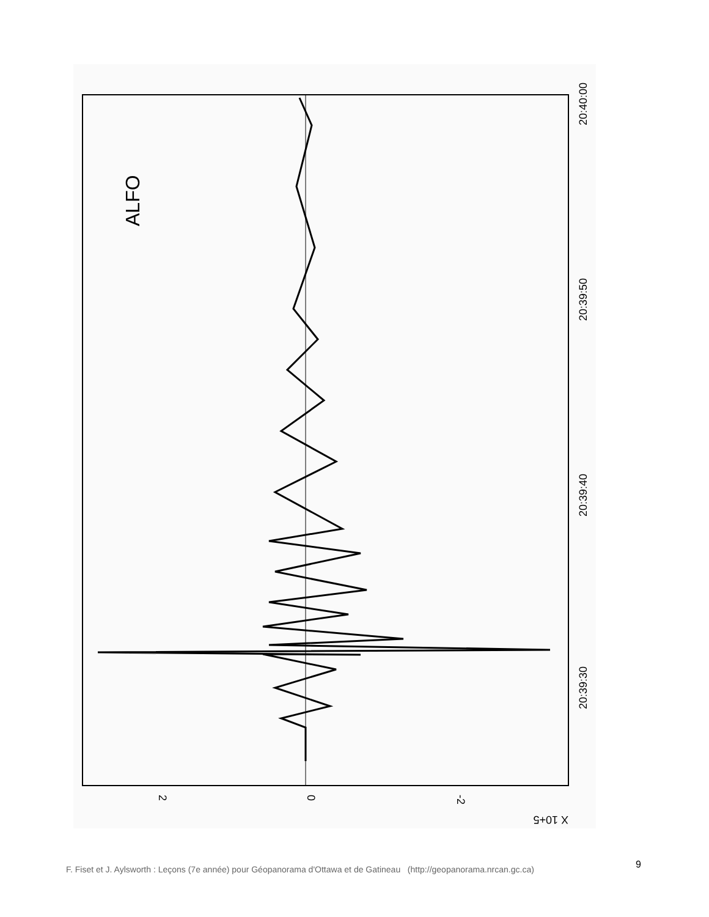ALFO
20:40:00
20:39:50
20:39:40
20:39:30
2
0
-2
X 10+5
F. Fiset et J. Aylsworth : Leçons (7e année) pour Géopanorama d'Ottawa et de Gatineau (http://geopanorama.nrcan.gc.ca)
9